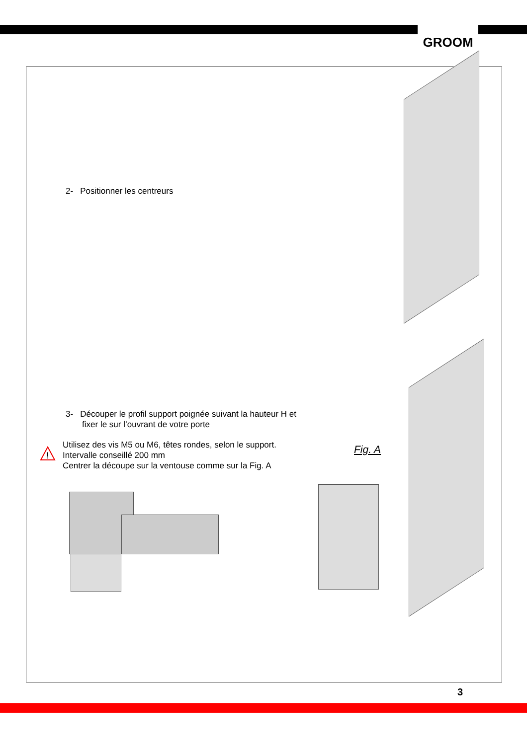GROOM
2- Positionner les centreurs
3- Découper le profil support poignée suivant la hauteur H et
fixer le sur l’ouvrant de votre porte
!
Utilisez des vis M5 ou M6, têtes rondes, selon le support.
Intervalle conseillé 200 mm
Centrer la découpe sur la ventouse comme sur la Fig. A
Fig. A
3